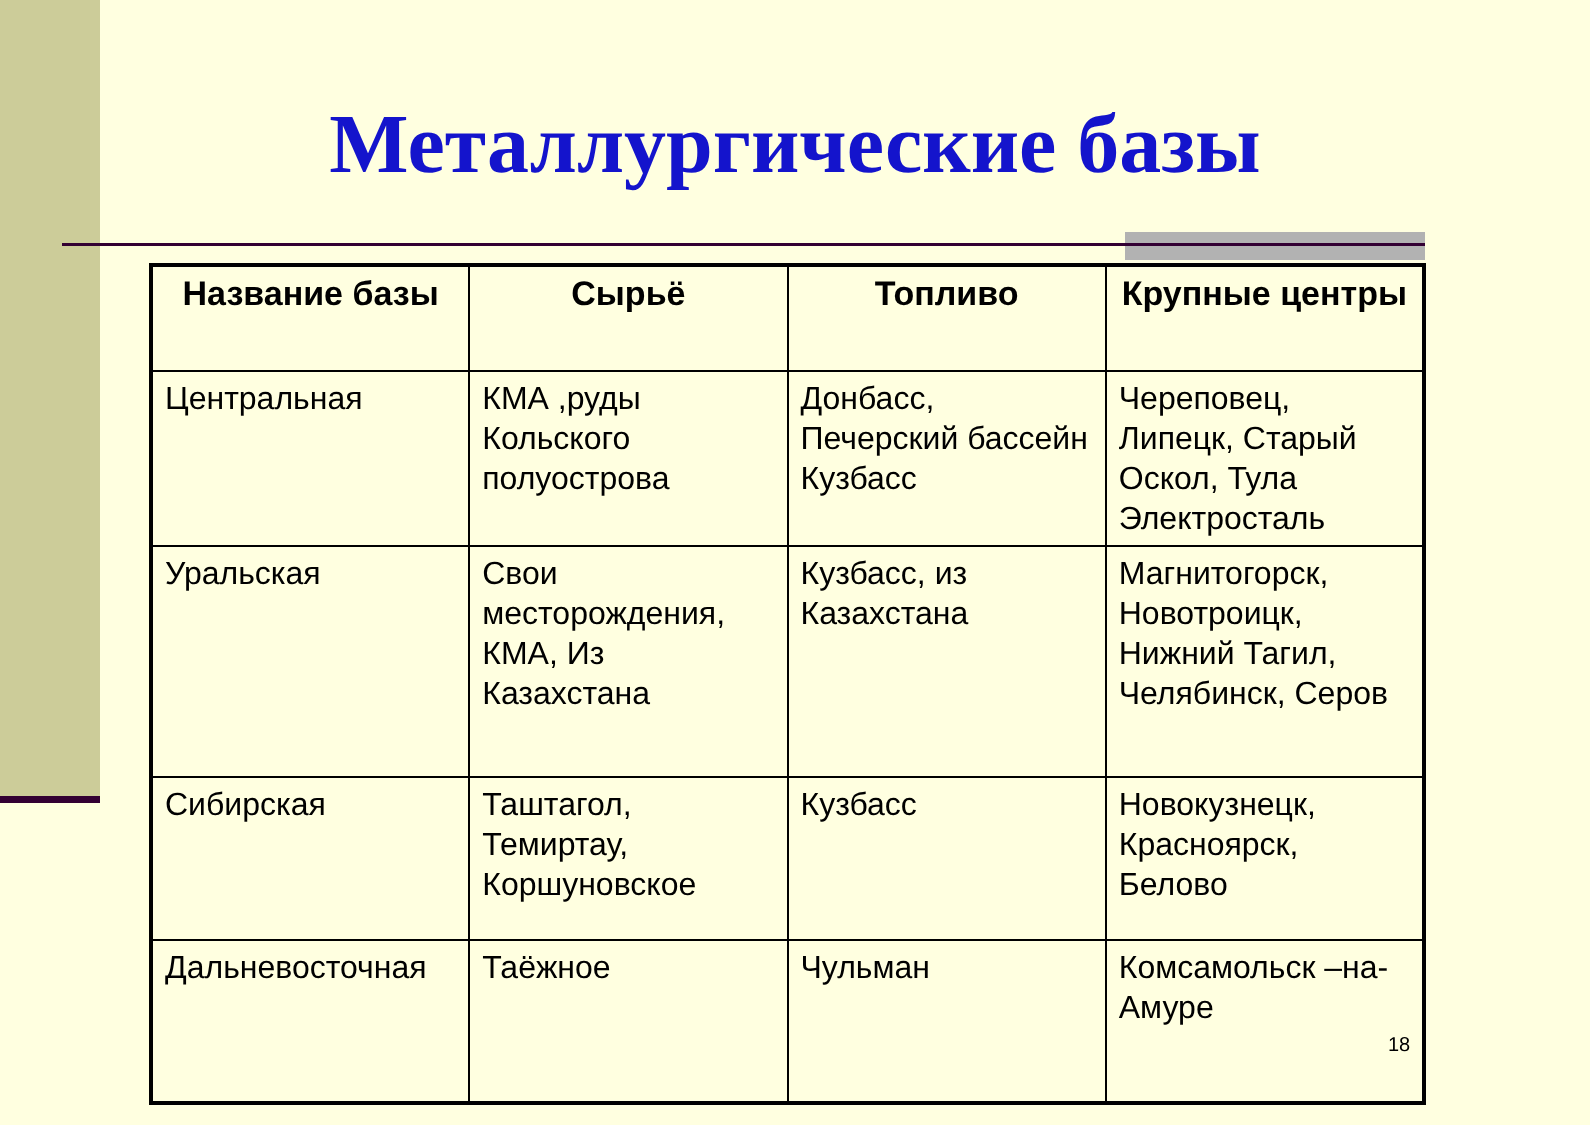Металлургические базы
| Название базы | Сырьё | Топливо | Крупные центры |
| --- | --- | --- | --- |
| Центральная | КМА ,руды Кольского полуострова | Донбасс, Печерский бассейн Кузбасс | Череповец, Липецк, Старый Оскол, Тула Электросталь |
| Уральская | Свои месторождения, КМА, Из Казахстана | Кузбасс, из Казахстана | Магнитогорск, Новотроицк, Нижний Тагил, Челябинск, Серов |
| Сибирская | Таштагол, Темиртау, Коршуновское | Кузбасс | Новокузнецк, Красноярск, Белово |
| Дальневосточная | Таёжное | Чульман | Комсамольск –на-Амуре |
18